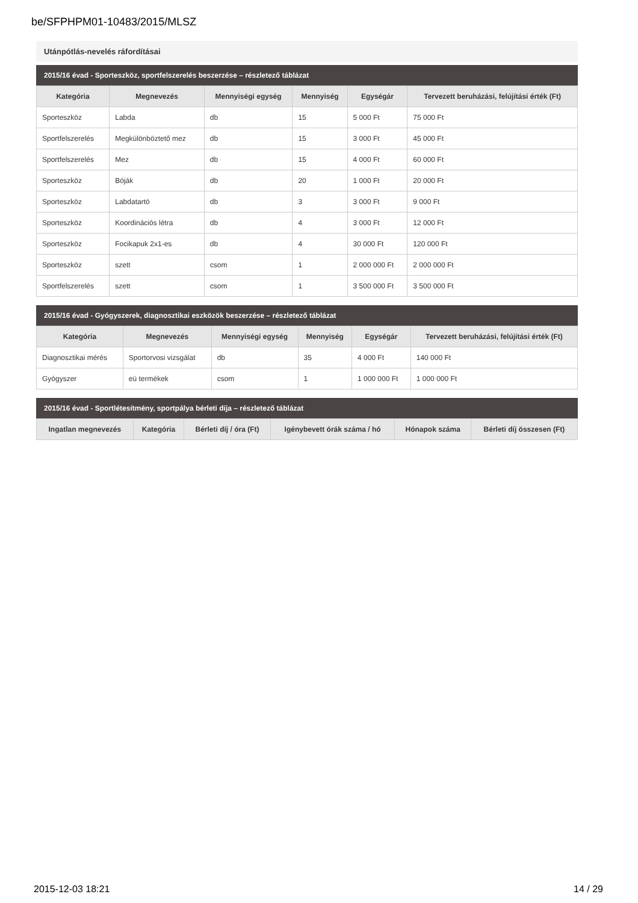be/SFPHPM01-10483/2015/MLSZ
Utánpótlás-nevelés ráfordításai
2015/16 évad - Sporteszköz, sportfelszerelés beszerzése – részletező táblázat
| Kategória | Megnevezés | Mennyiségi egység | Mennyiség | Egységár | Tervezett beruházási, felújítási érték (Ft) |
| --- | --- | --- | --- | --- | --- |
| Sporteszköz | Labda | db | 15 | 5 000 Ft | 75 000 Ft |
| Sportfelszerelés | Megkülönböztető mez | db | 15 | 3 000 Ft | 45 000 Ft |
| Sportfelszerelés | Mez | db | 15 | 4 000 Ft | 60 000 Ft |
| Sporteszköz | Bóják | db | 20 | 1 000 Ft | 20 000 Ft |
| Sporteszköz | Labdatartó | db | 3 | 3 000 Ft | 9 000 Ft |
| Sporteszköz | Koordinációs létra | db | 4 | 3 000 Ft | 12 000 Ft |
| Sporteszköz | Focikapuk 2x1-es | db | 4 | 30 000 Ft | 120 000 Ft |
| Sporteszköz | szett | csom | 1 | 2 000 000 Ft | 2 000 000 Ft |
| Sportfelszerelés | szett | csom | 1 | 3 500 000 Ft | 3 500 000 Ft |
2015/16 évad - Gyógyszerek, diagnosztikai eszközök beszerzése – részletező táblázat
| Kategória | Megnevezés | Mennyiségi egység | Mennyiség | Egységár | Tervezett beruházási, felújítási érték (Ft) |
| --- | --- | --- | --- | --- | --- |
| Diagnosztikai mérés | Sportorvosi vizsgálat | db | 35 | 4 000 Ft | 140 000 Ft |
| Gyógyszer | eü termékek | csom | 1 | 1 000 000 Ft | 1 000 000 Ft |
2015/16 évad - Sportlétesítmény, sportpálya bérleti díja – részletező táblázat
| Ingatlan megnevezés | Kategória | Bérleti díj / óra (Ft) | Igénybevett órák száma / hó | Hónapok száma | Bérleti díj összesen (Ft) |
| --- | --- | --- | --- | --- | --- |
2015-12-03 18:21 14 / 29